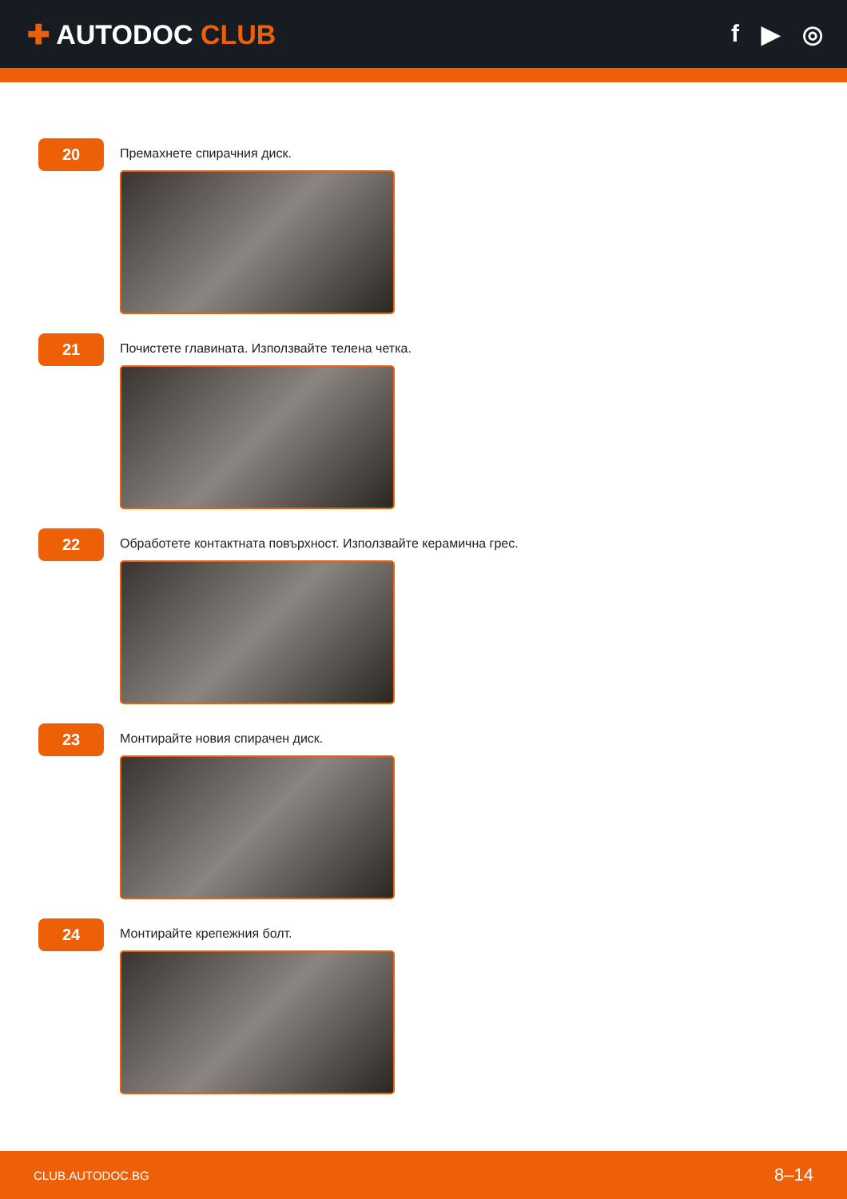✚ AUTODOC CLUB f ▶ ◎
20
Премахнете спирачния диск.
21
Почистете главината. Използвайте телена четка.
22
Обработете контактната повърхност. Използвайте керамична грес.
23
Монтирайте новия спирачен диск.
24
Монтирайте крепежния болт.
CLUB.AUTODOC.BG 8–14